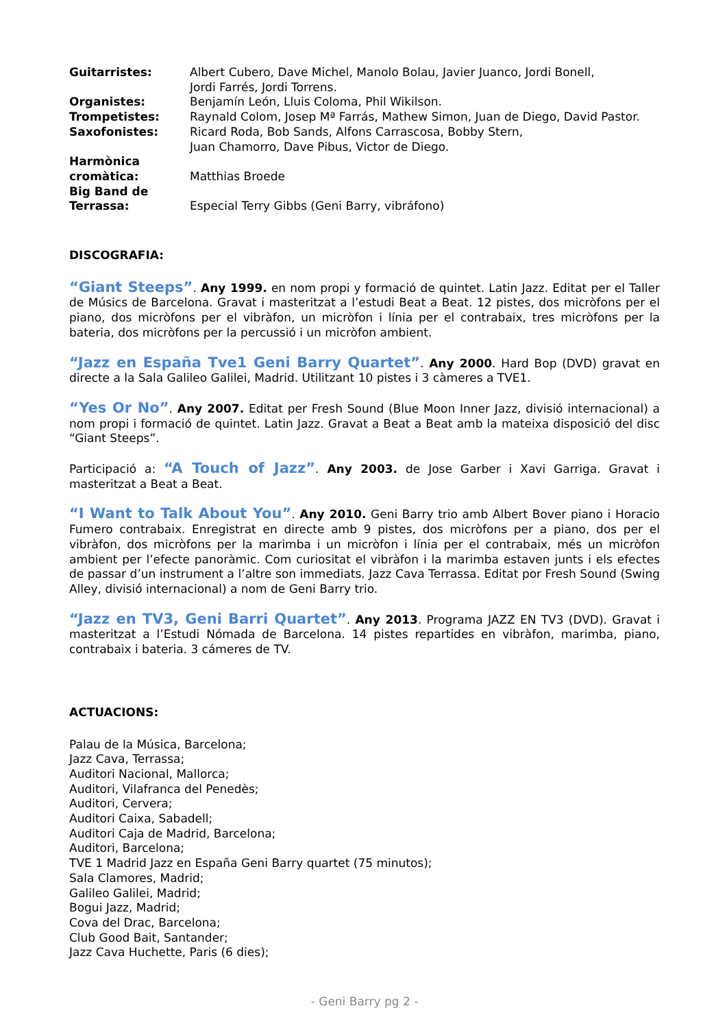| Guitarristes: | Albert Cubero, Dave Michel, Manolo Bolau, Javier Juanco, Jordi Bonell, Jordi Farrés, Jordi Torrens. |
| Organistes: | Benjamín León, Lluis Coloma, Phil Wikilson. |
| Trompetistes: | Raynald Colom, Josep Mª Farrás, Mathew Simon, Juan de Diego, David Pastor. |
| Saxofonistes: | Ricard Roda, Bob Sands, Alfons Carrascosa, Bobby Stern, Juan Chamorro, Dave Pibus, Victor de Diego. |
| Harmònica cromàtica: | Matthias Broede |
| Big Band de Terrassa: | Especial Terry Gibbs (Geni Barry, vibráfono) |
DISCOGRAFIA:
“Giant Steeps”. Any 1999. en nom propi y formació de quintet. Latin Jazz. Editat per el Taller de Músics de Barcelona. Gravat i masteritzat a l’estudi Beat a Beat. 12 pistes, dos micròfons per el piano, dos micròfons per el vibràfon, un micròfon i línia per el contrabaix, tres micròfons per la bateria, dos micròfons per la percussió i un micròfon ambient.
“Jazz en España Tve1 Geni Barry Quartet”. Any 2000. Hard Bop (DVD) gravat en directe a la Sala Galileo Galilei, Madrid. Utilitzant 10 pistes i 3 càmeres a TVE1.
“Yes Or No”. Any 2007. Editat per Fresh Sound (Blue Moon Inner Jazz, divisió internacional) a nom propi i formació de quintet. Latin Jazz. Gravat a Beat a Beat amb la mateixa disposició del disc “Giant Steeps”.
Participació a: “A Touch of Jazz”. Any 2003. de Jose Garber i Xavi Garriga. Gravat i masteritzat a Beat a Beat.
“I Want to Talk About You”. Any 2010. Geni Barry trio amb Albert Bover piano i Horacio Fumero contrabaix. Enregistrat en directe amb 9 pistes, dos micròfons per a piano, dos per el vibràfon, dos micròfons per la marimba i un micròfon i línia per el contrabaix, més un micròfon ambient per l’efecte panoràmic. Com curiositat el vibràfon i la marimba estaven junts i els efectes de passar d’un instrument a l’altre son immediats. Jazz Cava Terrassa. Editat por Fresh Sound (Swing Alley, divisió internacional) a nom de Geni Barry trio.
“Jazz en TV3, Geni Barri Quartet”. Any 2013. Programa JAZZ EN TV3 (DVD). Gravat i masteritzat a l’Estudi Nómada de Barcelona. 14 pistes repartides en vibràfon, marimba, piano, contrabaix i bateria. 3 cámeres de TV.
ACTUACIONS:
Palau de la Música, Barcelona;
Jazz Cava, Terrassa;
Auditori Nacional, Mallorca;
Auditori, Vilafranca del Penedès;
Auditori, Cervera;
Auditori Caixa, Sabadell;
Auditori Caja de Madrid, Barcelona;
Auditori, Barcelona;
TVE 1 Madrid Jazz en España Geni Barry quartet (75 minutos);
Sala Clamores, Madrid;
Galileo Galilei, Madrid;
Bogui Jazz, Madrid;
Cova del Drac, Barcelona;
Club Good Bait, Santander;
Jazz Cava Huchette, Paris (6 dies);
- Geni Barry pg 2 -